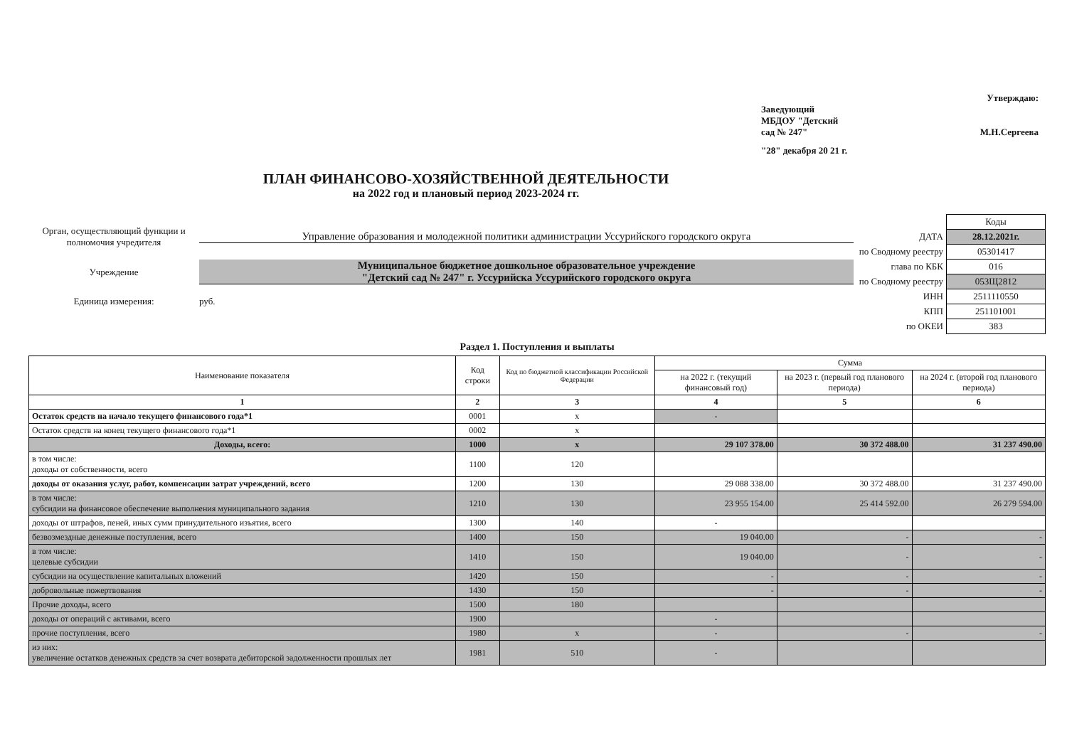Утверждаю:
Заведующий
МБДОУ "Детский
сад № 247" М.Н.Сергеева
"28" декабря 20 21 г.
ПЛАН ФИНАНСОВО-ХОЗЯЙСТВЕННОЙ ДЕЯТЕЛЬНОСТИ
на 2022 год и плановый период 2023-2024 гг.
Орган, осуществляющий функции и полномочия учредителя
Управление образования и молодежной политики администрации Уссурийского городского округа
Учреждение
Муниципальное бюджетное дошкольное образовательное учреждение
"Детский сад № 247" г. Уссурийска Уссурийского городского округа
Единица измерения: руб.
| | Коды |
| ДАТА | 28.12.2021г. |
| по Сводному реестру | 05301417 |
| глава по КБК | 016 |
| по Сводному реестру | 053Щ2812 |
| ИНН | 2511110550 |
| КПП | 251101001 |
| по ОКЕИ | 383 |
Раздел 1. Поступления и выплаты
| Наименование показателя | Код строки | Код по бюджетной классификации Российской Федерации | Сумма | | |
| --- | --- | --- | --- | --- | --- |
| | | | на 2022 г. (текущий финансовый год) | на 2023 г. (первый год планового периода) | на 2024 г. (второй год планового периода) |
| 1 | 2 | 3 | 4 | 5 | 6 |
| Остаток средств на начало текущего финансового года*1 | 0001 | x | - | | |
| Остаток средств на конец текущего финансового года*1 | 0002 | x | | | |
| Доходы, всего: | 1000 | x | 29 107 378.00 | 30 372 488.00 | 31 237 490.00 |
| в том числе: доходы от собственности, всего | 1100 | 120 | | | |
| доходы от оказания услуг, работ, компенсации затрат учреждений, всего | 1200 | 130 | 29 088 338.00 | 30 372 488.00 | 31 237 490.00 |
| в том числе: субсидии на финансовое обеспечение выполнения муниципального задания | 1210 | 130 | 23 955 154.00 | 25 414 592.00 | 26 279 594.00 |
| доходы от штрафов, пеней, иных сумм принудительного изъятия, всего | 1300 | 140 | - | | |
| безвозмездные денежные поступления, всего | 1400 | 150 | 19 040.00 | - | - |
| в том числе: целевые субсидии | 1410 | 150 | 19 040.00 | - | - |
| субсидии на осуществление капитальных вложений | 1420 | 150 | - | - | - |
| добровольные пожертвования | 1430 | 150 | - | - | - |
| Прочие доходы, всего | 1500 | 180 | | | |
| доходы от операций с активами, всего | 1900 | | - | | |
| прочие поступления, всего | 1980 | x | - | - | - |
| из них: увеличение остатков денежных средств за счет возврата дебиторской задолженности прошлых лет | 1981 | 510 | - | | |